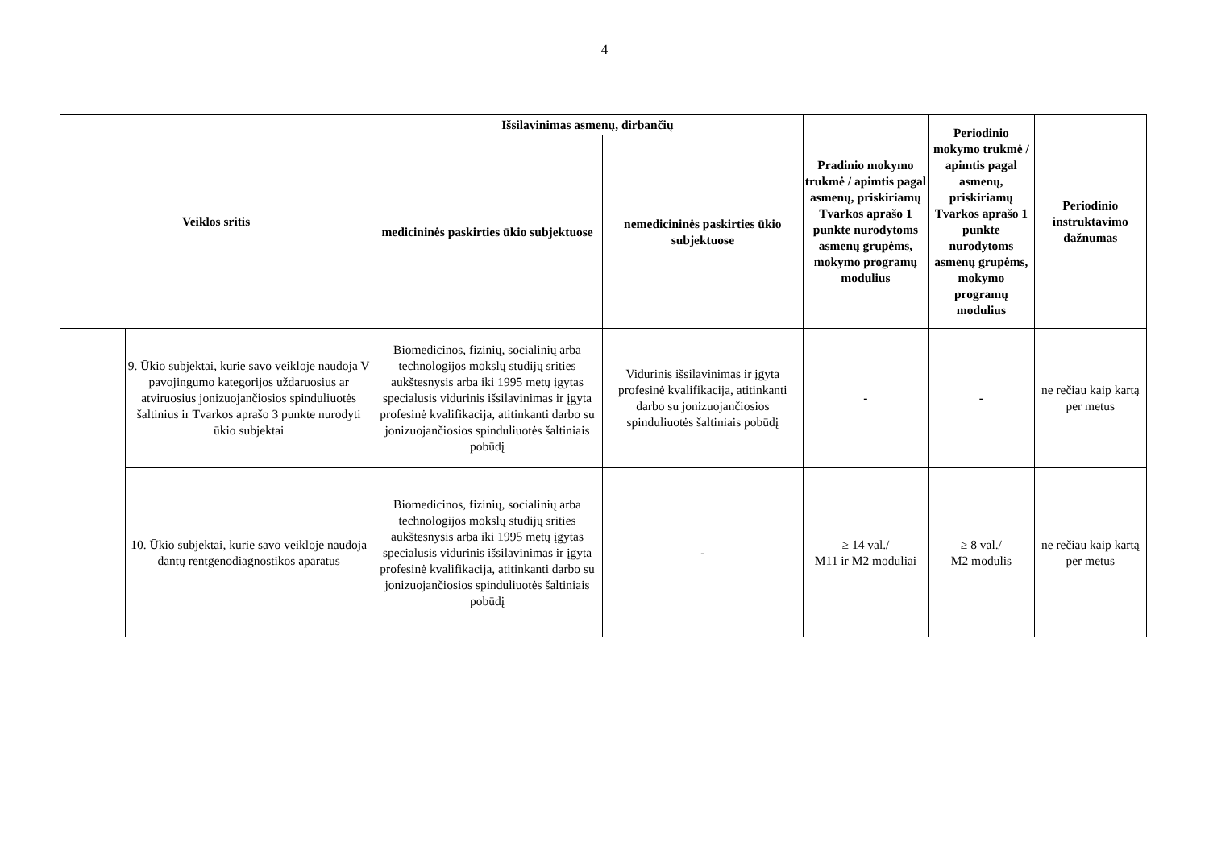4
| Veiklos sritis | | Išsilavinimas asmenų, dirbančių | | Pradinio mokymo trukmė / apimtis pagal asmenų, priskiriamų Tvarkos aprašo 1 punkte nurodytoms asmenų grupėms, mokymo programų modulius | Periodinio mokymo trukmė / apimtis pagal asmenų, priskiriamų Tvarkos aprašo 1 punkte nurodytoms asmenų grupėms, mokymo programų modulius | Periodinio instruktavimo dažnumas |
| --- | --- | --- | --- | --- | --- | --- |
| | | medicininės paskirties ūkio subjektuose | nemedicininės paskirties ūkio subjektuose | | | |
| | 9. Ūkio subjektai, kurie savo veikloje naudoja V pavojingumo kategorijos uždaruosius ar atviruosius jonizuojančiosios spinduliuotės šaltinius ir Tvarkos aprašo 3 punkte nurodyti ūkio subjektai | Biomedicinos, fizinių, socialinių arba technologijos mokslų studijų srities aukštesnysis arba iki 1995 metų įgytas specialusis vidurinis išsilavinimas ir įgyta profesinė kvalifikacija, atitinkanti darbo su jonizuojančiosios spinduliuotės šaltiniais pobūdį | Vidurinis išsilavinimas ir įgyta profesinė kvalifikacija, atitinkanti darbo su jonizuojančiosios spinduliuotės šaltiniais pobūdį | - | - | ne rečiau kaip kartą per metus |
| | 10. Ūkio subjektai, kurie savo veikloje naudoja dantų rentgenodiagnostikos aparatus | Biomedicinos, fizinių, socialinių arba technologijos mokslų studijų srities aukštesnysis arba iki 1995 metų įgytas specialusis vidurinis išsilavinimas ir įgyta profesinė kvalifikacija, atitinkanti darbo su jonizuojančiosios spinduliuotės šaltiniais pobūdį | - | ≥ 14 val./ M11 ir M2 moduliai | ≥ 8 val./ M2 modulis | ne rečiau kaip kartą per metus |